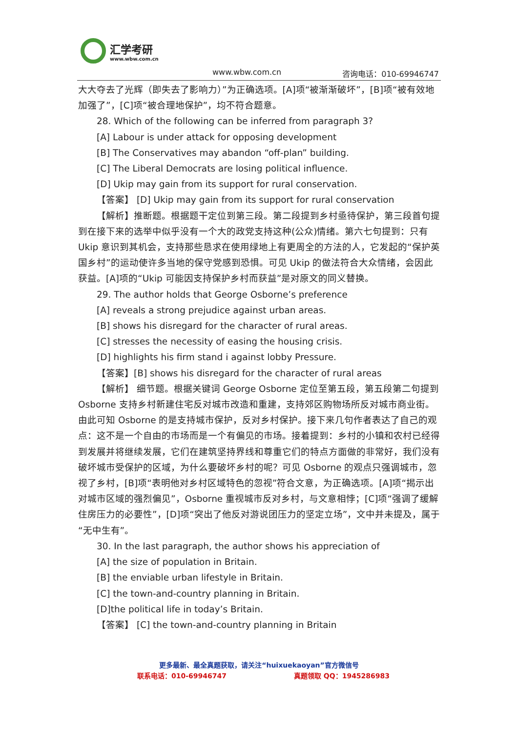汇学考研
www.wbw.com.cn
www.wbw.com.cn 咨询电话：010-69946747
大大夺去了光辉（即失去了影响力）”为正确选项。[A]项“被渐渐破坏”，[B]项“被有效地加强了”，[C]项“被合理地保护”，均不符合题意。
28. Which of the following can be inferred from paragraph 3?
[A] Labour is under attack for opposing development
[B] The Conservatives may abandon “off-plan” building.
[C] The Liberal Democrats are losing political influence.
[D] Ukip may gain from its support for rural conservation.
【答案】 [D] Ukip may gain from its support for rural conservation
【解析】推断题。根据题干定位到第三段。第二段提到乡村亟待保护，第三段首句提到在接下来的选举中似乎没有一个大的政党支持这种(公众)情绪。第六七句提到：只有 Ukip 意识到其机会，支持那些恳求在使用绿地上有更周全的方法的人，它发起的“保护英国乡村”的运动使许多当地的保守党感到恐惧。可见 Ukip 的做法符合大众情绪，会因此获益。[A]项的“Ukip 可能因支持保护乡村而获益”是对原文的同义替换。
29. The author holds that George Osborne’s preference
[A] reveals a strong prejudice against urban areas.
[B] shows his disregard for the character of rural areas.
[C] stresses the necessity of easing the housing crisis.
[D] highlights his firm stand i against lobby Pressure.
【答案】[B] shows his disregard for the character of rural areas
【解析】 细节题。根据关键词 George Osborne 定位至第五段，第五段第二句提到 Osborne 支持乡村新建住宅反对城市改造和重建，支持郊区购物场所反对城市商业街。由此可知 Osborne 的是支持城市保护，反对乡村保护。接下来几句作者表达了自己的观点：这不是一个自由的市场而是一个有偏见的市场。接着提到：乡村的小镇和农村已经得到发展并将继续发展，它们在建筑坚持界线和尊重它们的特点方面做的非常好，我们没有破坏城市受保护的区域，为什么要破坏乡村的呢？可见 Osborne 的观点只强调城市，忽视了乡村，[B]项“表明他对乡村区域特色的忽视”符合文意，为正确选项。[A]项“揭示出对城市区域的强烈偏见”，Osborne 重视城市反对乡村，与文意相悖；[C]项“强调了缓解住房压力的必要性”，[D]项“突出了他反对游说团压力的坚定立场”，文中并未提及，属于“无中生有”。
30. In the last paragraph, the author shows his appreciation of
[A] the size of population in Britain.
[B] the enviable urban lifestyle in Britain.
[C] the town-and-country planning in Britain.
[D]the political life in today’s Britain.
【答案】 [C] the town-and-country planning in Britain
更多最新、最全真题获取，请关注“huixuekaoyan”官方微信号
联系电话：010-69946747 真题领取 QQ：1945286983